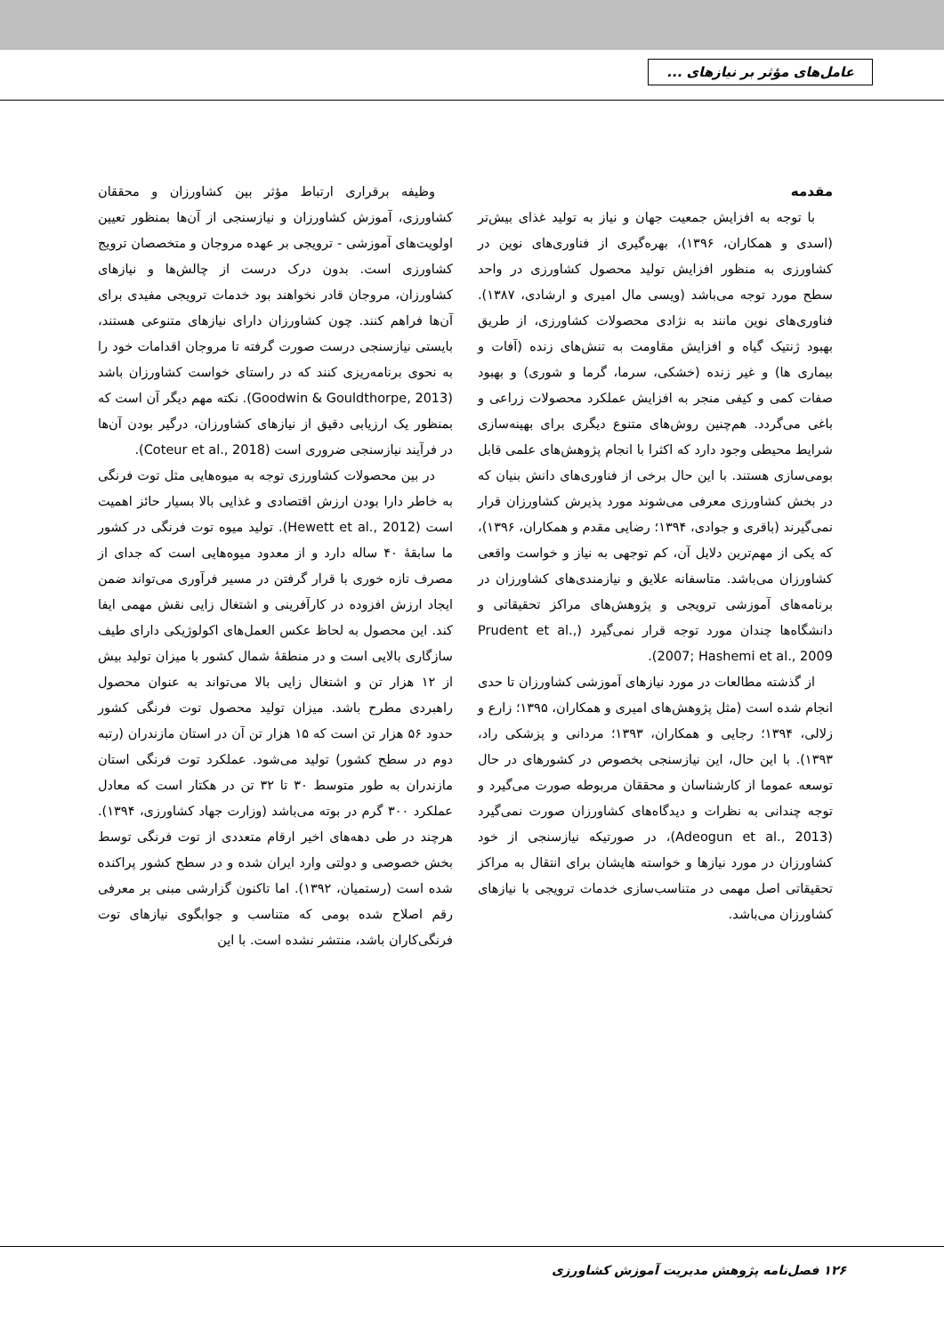عامل‌های مؤثر بر نیازهای ...
مقدمه
با توجه به افزایش جمعیت جهان و نیاز به تولید غذای بیش‌تر (اسدی و همکاران، ۱۳۹۶)، بهره‌گیری از فناوری‌های نوین در کشاورزی به منظور افزایش تولید محصول کشاورزی در واحد سطح مورد توجه می‌باشد (ویسی مال امیری و ارشادی، ۱۳۸۷). فناوری‌های نوین مانند به نژادی محصولات کشاورزی، از طریق بهبود ژنتیک گیاه و افزایش مقاومت به تنش‌های زنده (آفات و بیماری ها) و غیر زنده (خشکی، سرما، گرما و شوری) و بهبود صفات کمی و کیفی منجر به افزایش عملکرد محصولات زراعی و باغی می‌گردد. هم‌چنین روش‌های متنوع دیگری برای بهینه‌سازی شرایط محیطی وجود دارد که اکثرا با انجام پژوهش‌های علمی قابل بومی‌سازی هستند. با این حال برخی از فناوری‌های دانش بنیان که در بخش کشاورزی معرفی می‌شوند مورد پذیرش کشاورزان قرار نمی‌گیرند (باقری و جوادی، ۱۳۹۴؛ رضایی مقدم و همکاران، ۱۳۹۶)، که یکی از مهم‌ترین دلایل آن، کم توجهی به نیاز و خواست واقعی کشاورزان می‌باشد. متاسفانه علایق و نیازمندی‌های کشاورزان در برنامه‌های آموزشی ترویجی و پژوهش‌های مراکز تحقیقاتی و دانشگاه‌ها چندان مورد توجه قرار نمی‌گیرد (Prudent et al., 2007; Hashemi et al., 2009).
از گذشته مطالعات در مورد نیازهای آموزشی کشاورزان تا حدی انجام شده است (مثل پژوهش‌های امیری و همکاران، ۱۳۹۵؛ زارع و زلالی، ۱۳۹۴؛ رجایی و همکاران، ۱۳۹۳؛ مردانی و پزشکی راد، ۱۳۹۳). با این حال، این نیازسنجی بخصوص در کشورهای در حال توسعه عموما از کارشناسان و محققان مربوطه صورت می‌گیرد و توجه چندانی به نظرات و دیدگاه‌های کشاورزان صورت نمی‌گیرد (Adeogun et al., 2013)، در صورتیکه نیازسنجی از خود کشاورزان در مورد نیازها و خواسته هایشان برای انتقال به مراکز تحقیقاتی اصل مهمی در متناسب‌سازی خدمات ترویجی با نیازهای کشاورزان می‌باشد.
وظیفه برقراری ارتباط مؤثر بین کشاورزان و محققان کشاورزی، آموزش کشاورزان و نیازسنجی از آن‌ها بمنظور تعیین اولویت‌های آموزشی - ترویجی بر عهده مروجان و متخصصان ترویج کشاورزی است. بدون درک درست از چالش‌ها و نیازهای کشاورزان، مروجان قادر نخواهند بود خدمات ترویجی مفیدی برای آن‌ها فراهم کنند. چون کشاورزان دارای نیازهای متنوعی هستند، بایستی نیازسنجی درست صورت گرفته تا مروجان اقدامات خود را به نحوی برنامه‌ریزی کنند که در راستای خواست کشاورزان باشد (Goodwin & Gouldthorpe, 2013). نکته مهم دیگر آن است که بمنظور یک ارزیابی دقیق از نیازهای کشاورزان، درگیر بودن آن‌ها در فرآیند نیازسنجی ضروری است (Coteur et al., 2018).
در بین محصولات کشاورزی توجه به میوه‌هایی مثل توت فرنگی به خاطر دارا بودن ارزش اقتصادی و غذایی بالا بسیار حائز اهمیت است (Hewett et al., 2012). تولید میوه توت فرنگی در کشور ما سابقهٔ ۴۰ ساله دارد و از معدود میوه‌هایی است که جدای از مصرف تازه خوری با قرار گرفتن در مسیر فرآوری می‌تواند ضمن ایجاد ارزش افزوده در کارآفرینی و اشتغال زایی نقش مهمی ایفا کند. این محصول به لحاظ عکس العمل‌های اکولوژیکی دارای طیف سازگاری بالایی است و در منطقهٔ شمال کشور با میزان تولید بیش از ۱۲ هزار تن و اشتغال زایی بالا می‌تواند به عنوان محصول راهبردی مطرح باشد. میزان تولید محصول توت فرنگی کشور حدود ۵۶ هزار تن است که ۱۵ هزار تن آن در استان مازندران (رتبه دوم در سطح کشور) تولید می‌شود. عملکرد توت فرنگی استان مازندران به طور متوسط ۳۰ تا ۳۲ تن در هکتار است که معادل عملکرد ۳۰۰ گرم در بوته می‌باشد (وزارت جهاد کشاورزی، ۱۳۹۴). هرچند در طی دهه‌های اخیر ارقام متعددی از توت فرنگی توسط بخش خصوصی و دولتی وارد ایران شده و در سطح کشور پراکنده شده است (رستمیان، ۱۳۹۲). اما تاکنون گزارشی مبنی بر معرفی رقم اصلاح شده بومی که متناسب و جوابگوی نیازهای توت فرنگی‌کاران باشد، منتشر نشده است. با این
۱۲۶ فصل‌نامه پژوهش مدیریت آموزش کشاورزی